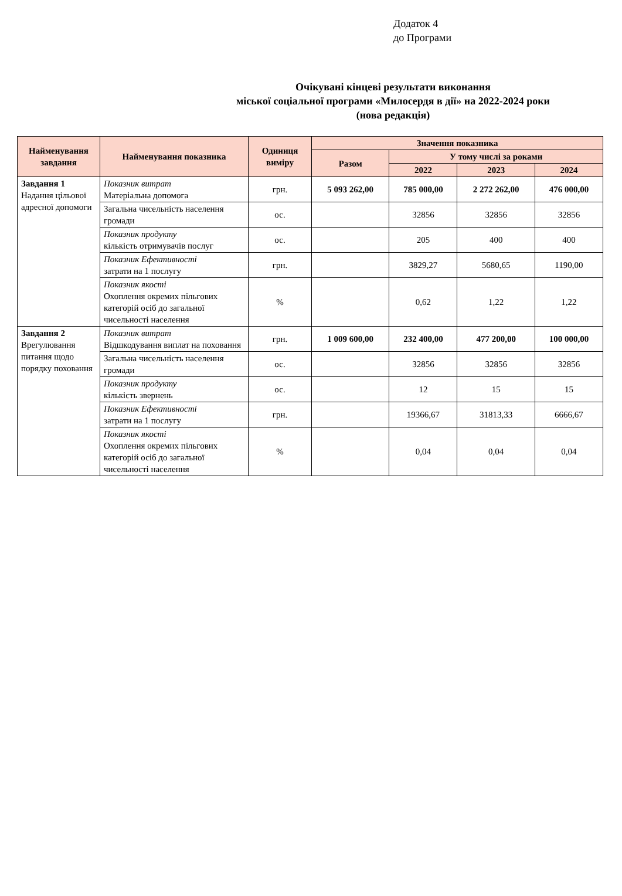Додаток 4
до Програми
Очікувані кінцеві результати виконання
міської соціальної програми «Милосердя в дії» на 2022-2024 роки
(нова редакція)
| Найменування завдання | Найменування показника | Одиниця виміру | Значення показника | | | |
| --- | --- | --- | --- | --- | --- | --- |
| | | | Разом | У тому числі за роками | | |
| | | | | 2022 | 2023 | 2024 |
| Завдання 1 Надання цільової адресної допомоги | Показник витрат Матеріальна допомога | грн. | 5 093 262,00 | 785 000,00 | 2 272 262,00 | 476 000,00 |
| | Загальна чисельність населення громади | ос. | | 32856 | 32856 | 32856 |
| | Показник продукту кількість отримувачів послуг | ос. | | 205 | 400 | 400 |
| | Показник Ефективності затрати на 1 послугу | грн. | | 3829,27 | 5680,65 | 1190,00 |
| | Показник якості Охоплення окремих пільгових категорій осіб до загальної чисельності населення | % | | 0,62 | 1,22 | 1,22 |
| Завдання 2 Врегулювання питання щодо порядку поховання | Показник витрат Відшкодування виплат на поховання | грн. | 1 009 600,00 | 232 400,00 | 477 200,00 | 100 000,00 |
| | Загальна чисельність населення громади | ос. | | 32856 | 32856 | 32856 |
| | Показник продукту кількість звернень | ос. | | 12 | 15 | 15 |
| | Показник Ефективності затрати на 1 послугу | грн. | | 19366,67 | 31813,33 | 6666,67 |
| | Показник якості Охоплення окремих пільгових категорій осіб до загальної чисельності населення | % | | 0,04 | 0,04 | 0,04 |